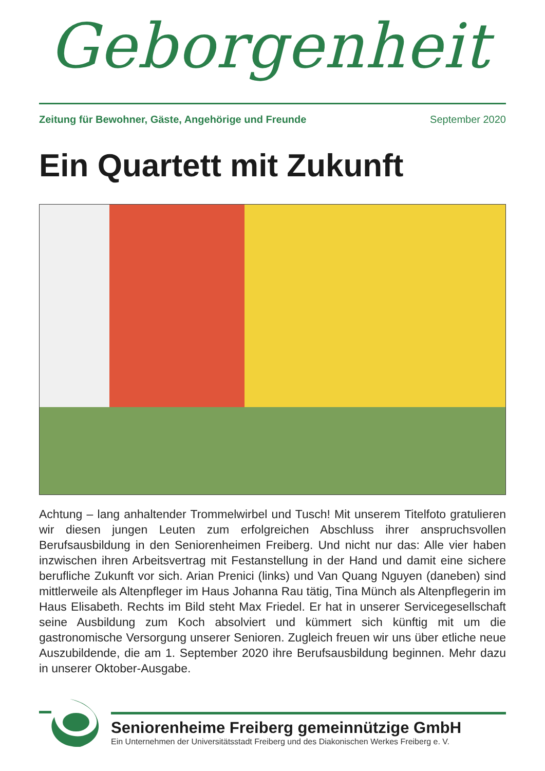Geborgenheit
Zeitung für Bewohner, Gäste, Angehörige und Freunde September 2020
Ein Quartett mit Zukunft
Achtung – lang anhaltender Trommelwirbel und Tusch! Mit unserem Titelfoto gratulieren wir diesen jungen Leuten zum erfolgreichen Abschluss ihrer anspruchsvollen Berufsausbildung in den Seniorenheimen Freiberg. Und nicht nur das: Alle vier haben inzwischen ihren Arbeitsvertrag mit Festanstellung in der Hand und damit eine sichere berufliche Zukunft vor sich. Arian Prenici (links) und Van Quang Nguyen (daneben) sind mittlerweile als Altenpfleger im Haus Johanna Rau tätig, Tina Münch als Altenpflegerin im Haus Elisabeth. Rechts im Bild steht Max Friedel. Er hat in unserer Servicegesellschaft seine Ausbildung zum Koch absolviert und kümmert sich künftig mit um die gastronomische Versorgung unserer Senioren. Zugleich freuen wir uns über etliche neue Auszubildende, die am 1. September 2020 ihre Berufsausbildung beginnen. Mehr dazu in unserer Oktober-Ausgabe.
Seniorenheime Freiberg gemeinnützige GmbH
Ein Unternehmen der Universitätsstadt Freiberg und des Diakonischen Werkes Freiberg e. V.